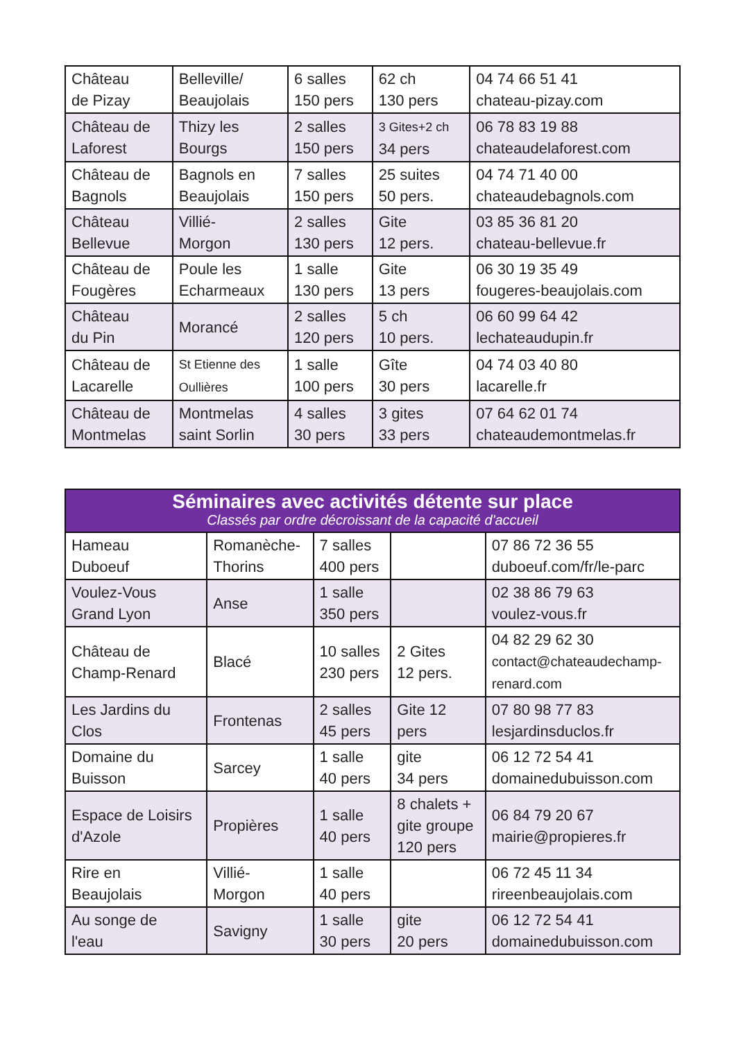| Château de Pizay | Belleville/ Beaujolais | 6 salles 150 pers | 62 ch 130 pers | 04 74 66 51 41 chateau-pizay.com |
| Château de Laforest | Thizy les Bourgs | 2 salles 150 pers | 3 Gites+2 ch 34 pers | 06 78 83 19 88 chateaudelaforest.com |
| Château de Bagnols | Bagnols en Beaujolais | 7 salles 150 pers | 25 suites 50 pers. | 04 74 71 40 00 chateaudebagnols.com |
| Château Bellevue | Villié- Morgon | 2 salles 130 pers | Gite 12 pers. | 03 85 36 81 20 chateau-bellevue.fr |
| Château de Fougères | Poule les Echarmeaux | 1 salle 130 pers | Gite 13 pers | 06 30 19 35 49 fougeres-beaujolais.com |
| Château du Pin | Morancé | 2 salles 120 pers | 5 ch 10 pers. | 06 60 99 64 42 lechateaudupin.fr |
| Château de Lacarelle | St Etienne des Oullières | 1 salle 100 pers | Gîte 30 pers | 04 74 03 40 80 lacarelle.fr |
| Château de Montmelas | Montmelas saint Sorlin | 4 salles 30 pers | 3 gites 33 pers | 07 64 62 01 74 chateaudemontmelas.fr |
| Séminaires avec activités détente sur place Classés par ordre décroissant de la capacité d'accueil | | | | |
| Hameau Duboeuf | Romanèche- Thorins | 7 salles 400 pers | | 07 86 72 36 55 duboeuf.com/fr/le-parc |
| Voulez-Vous Grand Lyon | Anse | 1 salle 350 pers | | 02 38 86 79 63 voulez-vous.fr |
| Château de Champ-Renard | Blacé | 10 salles 230 pers | 2 Gites 12 pers. | 04 82 29 62 30 contact@chateaudechamp- renard.com |
| Les Jardins du Clos | Frontenas | 2 salles 45 pers | Gite 12 pers | 07 80 98 77 83 lesjardinsduclos.fr |
| Domaine du Buisson | Sarcey | 1 salle 40 pers | gite 34 pers | 06 12 72 54 41 domainedubuisson.com |
| Espace de Loisirs d'Azole | Propières | 1 salle 40 pers | 8 chalets + gite groupe 120 pers | 06 84 79 20 67 mairie@propieres.fr |
| Rire en Beaujolais | Villié- Morgon | 1 salle 40 pers | | 06 72 45 11 34 rireenbeaujolais.com |
| Au songe de l'eau | Savigny | 1 salle 30 pers | gite 20 pers | 06 12 72 54 41 domainedubuisson.com |